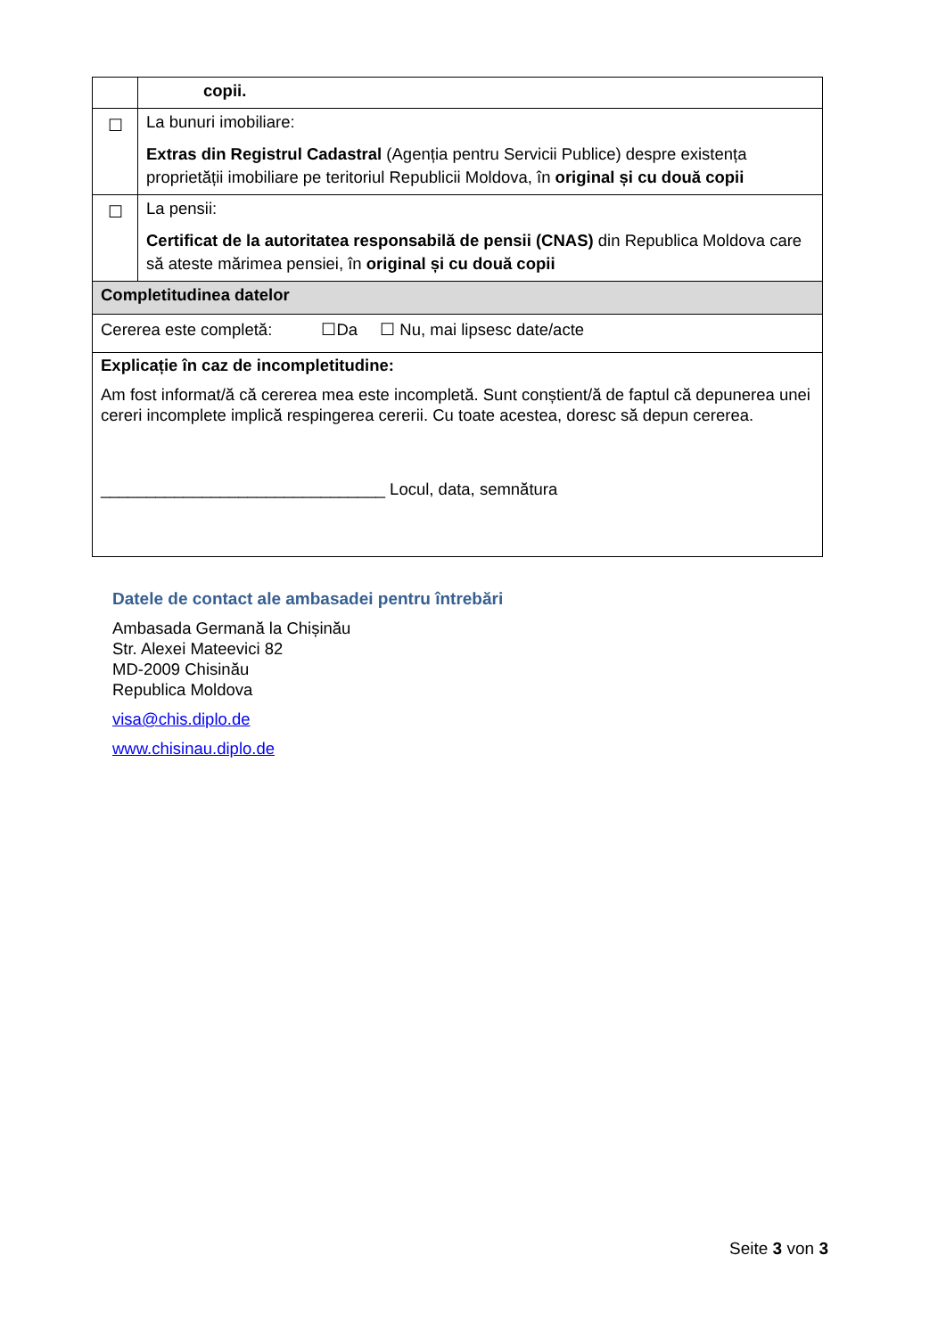| | copii. |
| ☐ | La bunuri imobiliare: Extras din Registrul Cadastral (Agenția pentru Servicii Publice) despre existența proprietății imobiliare pe teritoriul Republicii Moldova, în original și cu două copii |
| ☐ | La pensii: Certificat de la autoritatea responsabilă de pensii (CNAS) din Republica Moldova care să ateste mărimea pensiei, în original și cu două copii |
| Completitudinea datelor | |
| Cererea este completă: ☐Da ☐ Nu, mai lipsesc date/acte | |
| Explicație în caz de incompletitudine: Am fost informat/ă că cererea mea este incompletă. Sunt conștient/ă de faptul că depunerea unei cereri incomplete implică respingerea cererii. Cu toate acestea, doresc să depun cererea. _______________________________ Locul, data, semnătura | |
Datele de contact ale ambasadei pentru întrebări
Ambasada Germană la Chișinău
Str. Alexei Mateevici 82
MD-2009 Chisinău
Republica Moldova
visa@chis.diplo.de
www.chisinau.diplo.de
Seite 3 von 3